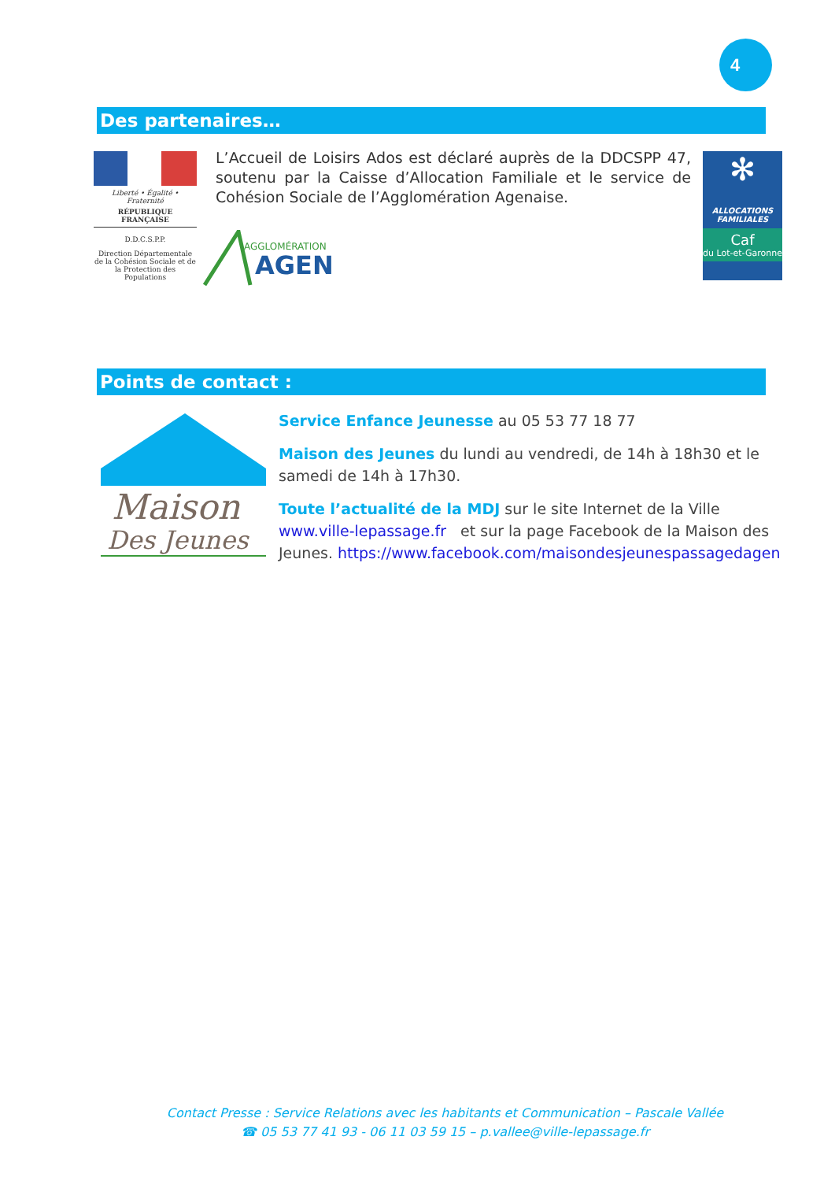4
Des partenaires…
Liberté • Égalité • Fraternité
RÉPUBLIQUE FRANÇAISE
D.D.C.S.P.P.
Direction Départementale de la Cohésion Sociale et de la Protection des Populations
L’Accueil de Loisirs Ados est déclaré auprès de la DDCSPP 47, soutenu par la Caisse d’Allocation Familiale et le service de Cohésion Sociale de l’Agglomération Agenaise.
AGGLOMÉRATION
AGEN
✻
ALLOCATIONS FAMILIALES
Caf
du Lot-et-Garonne
Points de contact :
Maison
Des Jeunes
Service Enfance Jeunesse au 05 53 77 18 77
Maison des Jeunes du lundi au vendredi, de 14h à 18h30 et le samedi de 14h à 17h30.
Toute l’actualité de la MDJ sur le site Internet de la Ville www.ville-lepassage.fr et sur la page Facebook de la Maison des Jeunes. https://www.facebook.com/maisondesjeunespassagedagen
Contact Presse : Service Relations avec les habitants et Communication – Pascale Vallée
☎ 05 53 77 41 93 - 06 11 03 59 15 – p.vallee@ville-lepassage.fr